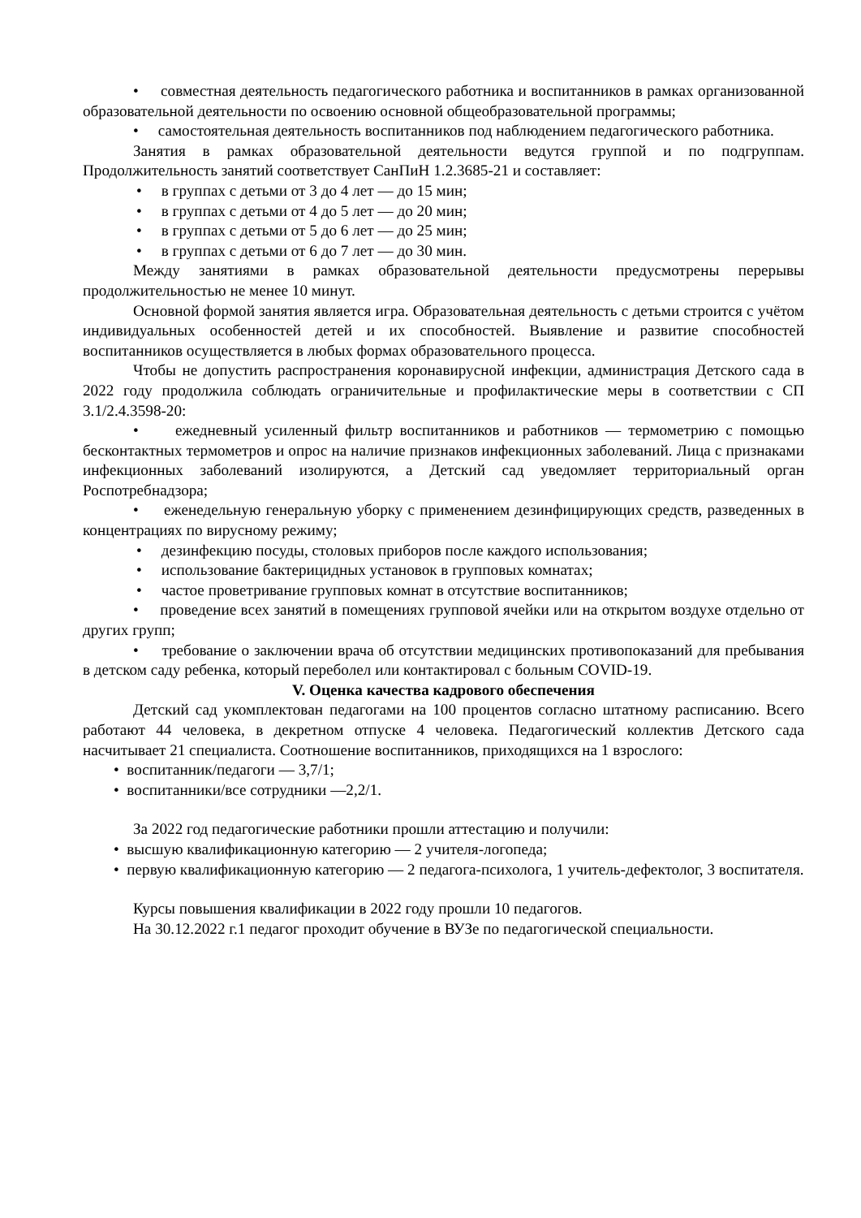• совместная деятельность педагогического работника и воспитанников в рамках организованной образовательной деятельности по освоению основной общеобразовательной программы;
• самостоятельная деятельность воспитанников под наблюдением педагогического работника.
Занятия в рамках образовательной деятельности ведутся группой и по подгруппам. Продолжительность занятий соответствует СанПиН 1.2.3685-21 и составляет:
• в группах с детьми от 3 до 4 лет — до 15 мин;
• в группах с детьми от 4 до 5 лет — до 20 мин;
• в группах с детьми от 5 до 6 лет — до 25 мин;
• в группах с детьми от 6 до 7 лет — до 30 мин.
Между занятиями в рамках образовательной деятельности предусмотрены перерывы продолжительностью не менее 10 минут.
Основной формой занятия является игра. Образовательная деятельность с детьми строится с учётом индивидуальных особенностей детей и их способностей. Выявление и развитие способностей воспитанников осуществляется в любых формах образовательного процесса.
Чтобы не допустить распространения коронавирусной инфекции, администрация Детского сада в 2022 году продолжила соблюдать ограничительные и профилактические меры в соответствии с СП 3.1/2.4.3598-20:
• ежедневный усиленный фильтр воспитанников и работников — термометрию с помощью бесконтактных термометров и опрос на наличие признаков инфекционных заболеваний. Лица с признаками инфекционных заболеваний изолируются, а Детский сад уведомляет территориальный орган Роспотребнадзора;
• еженедельную генеральную уборку с применением дезинфицирующих средств, разведенных в концентрациях по вирусному режиму;
• дезинфекцию посуды, столовых приборов после каждого использования;
• использование бактерицидных установок в групповых комнатах;
• частое проветривание групповых комнат в отсутствие воспитанников;
• проведение всех занятий в помещениях групповой ячейки или на открытом воздухе отдельно от других групп;
• требование о заключении врача об отсутствии медицинских противопоказаний для пребывания в детском саду ребенка, который переболел или контактировал с больным COVID-19.
V. Оценка качества кадрового обеспечения
Детский сад укомплектован педагогами на 100 процентов согласно штатному расписанию. Всего работают 44 человека, в декретном отпуске 4 человека. Педагогический коллектив Детского сада насчитывает 21 специалиста. Соотношение воспитанников, приходящихся на 1 взрослого:
• воспитанник/педагоги — 3,7/1;
• воспитанники/все сотрудники —2,2/1.
За 2022 год педагогические работники прошли аттестацию и получили:
• высшую квалификационную категорию — 2 учителя-логопеда;
• первую квалификационную категорию — 2 педагога-психолога, 1 учитель-дефектолог, 3 воспитателя.
Курсы повышения квалификации в 2022 году прошли 10 педагогов.
На 30.12.2022 г.1 педагог проходит обучение в ВУЗе по педагогической специальности.